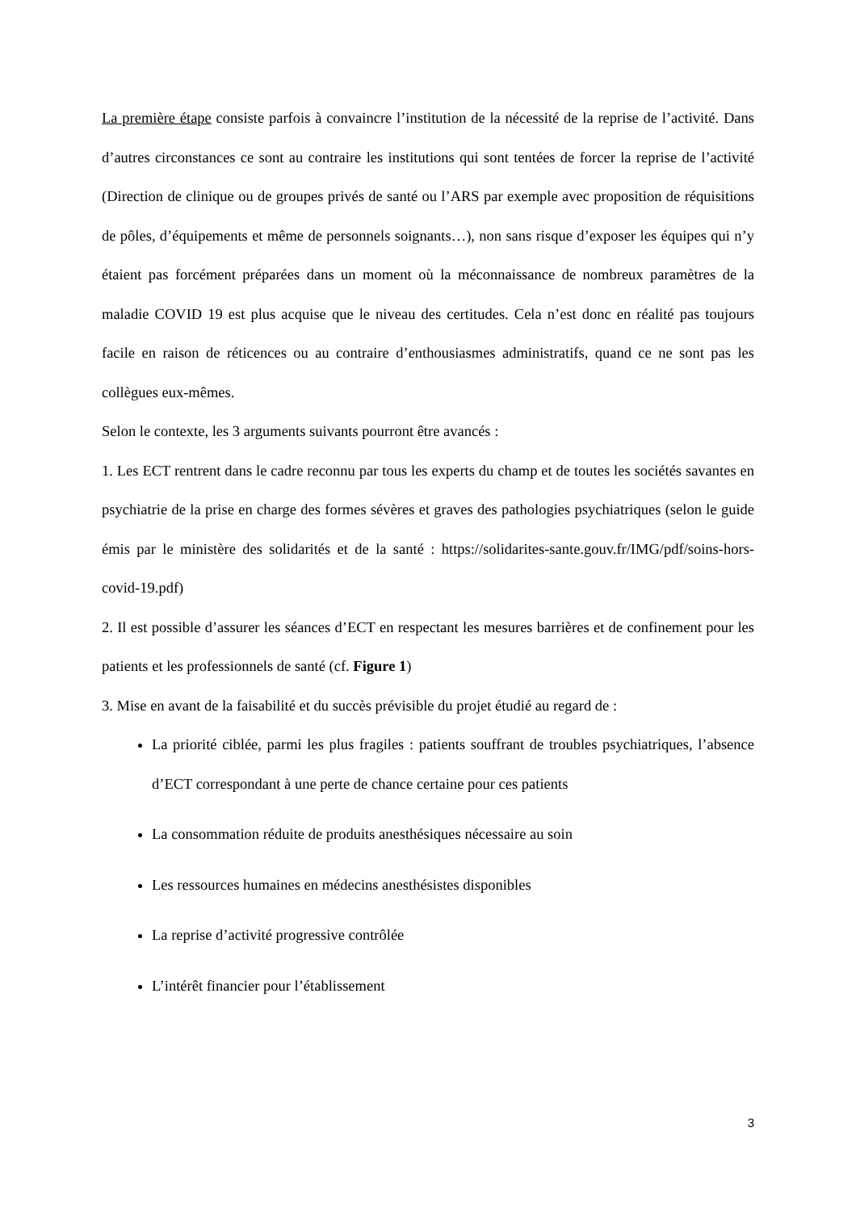La première étape consiste parfois à convaincre l’institution de la nécessité de la reprise de l’activité. Dans d’autres circonstances ce sont au contraire les institutions qui sont tentées de forcer la reprise de l’activité (Direction de clinique ou de groupes privés de santé ou l’ARS par exemple avec proposition de réquisitions de pôles, d’équipements et même de personnels soignants…), non sans risque d’exposer les équipes qui n’y étaient pas forcément préparées dans un moment où la méconnaissance de nombreux paramètres de la maladie COVID 19 est plus acquise que le niveau des certitudes. Cela n’est donc en réalité pas toujours facile en raison de réticences ou au contraire d’enthousiasmes administratifs, quand ce ne sont pas les collègues eux-mêmes.
Selon le contexte, les 3 arguments suivants pourront être avancés :
1. Les ECT rentrent dans le cadre reconnu par tous les experts du champ et de toutes les sociétés savantes en psychiatrie de la prise en charge des formes sévères et graves des pathologies psychiatriques (selon le guide émis par le ministère des solidarités et de la santé : https://solidarites-sante.gouv.fr/IMG/pdf/soins-hors-covid-19.pdf)
2. Il est possible d’assurer les séances d’ECT en respectant les mesures barrières et de confinement pour les patients et les professionnels de santé (cf. Figure 1)
3. Mise en avant de la faisabilité et du succès prévisible du projet étudié au regard de :
La priorité ciblée, parmi les plus fragiles : patients souffrant de troubles psychiatriques, l’absence d’ECT correspondant à une perte de chance certaine pour ces patients
La consommation réduite de produits anesthésiques nécessaire au soin
Les ressources humaines en médecins anesthésistes disponibles
La reprise d’activité progressive contrôlée
L’intérêt financier pour l’établissement
3